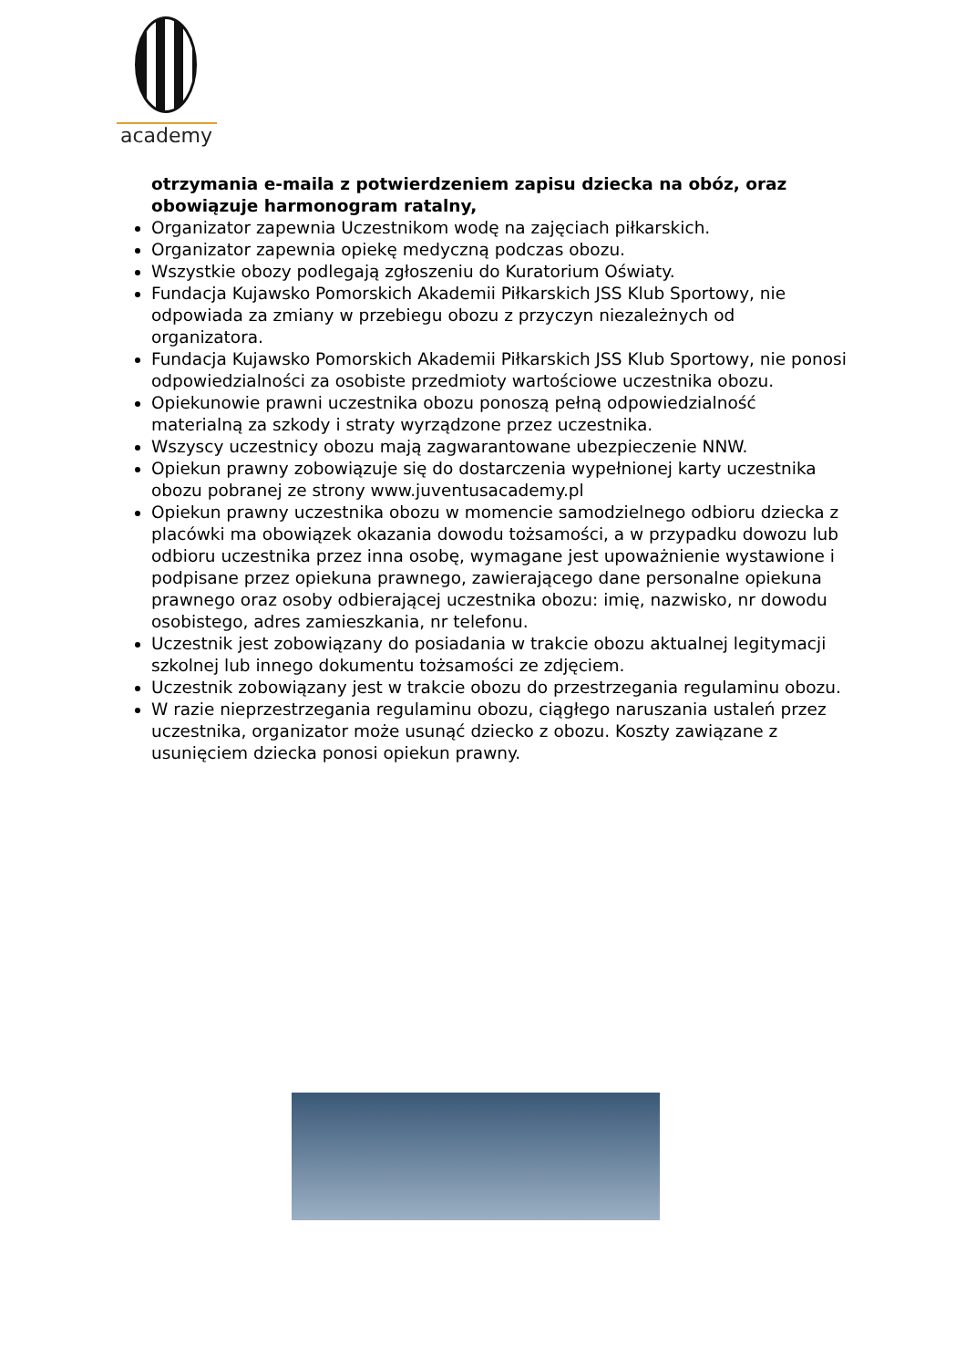academy
otrzymania e-maila z potwierdzeniem zapisu dziecka na obóz, oraz obowiązuje harmonogram ratalny,
Organizator zapewnia Uczestnikom wodę na zajęciach piłkarskich.
Organizator zapewnia opiekę medyczną podczas obozu.
Wszystkie obozy podlegają zgłoszeniu do Kuratorium Oświaty.
Fundacja Kujawsko Pomorskich Akademii Piłkarskich JSS Klub Sportowy, nie odpowiada za zmiany w przebiegu obozu z przyczyn niezależnych od organizatora.
Fundacja Kujawsko Pomorskich Akademii Piłkarskich JSS Klub Sportowy, nie ponosi odpowiedzialności za osobiste przedmioty wartościowe uczestnika obozu.
Opiekunowie prawni uczestnika obozu ponoszą pełną odpowiedzialność materialną za szkody i straty wyrządzone przez uczestnika.
Wszyscy uczestnicy obozu mają zagwarantowane ubezpieczenie NNW.
Opiekun prawny zobowiązuje się do dostarczenia wypełnionej karty uczestnika obozu pobranej ze strony www.juventusacademy.pl
Opiekun prawny uczestnika obozu w momencie samodzielnego odbioru dziecka z placówki ma obowiązek okazania dowodu tożsamości, a w przypadku dowozu lub odbioru uczestnika przez inna osobę, wymagane jest upoważnienie wystawione i podpisane przez opiekuna prawnego, zawierającego dane personalne opiekuna prawnego oraz osoby odbierającej uczestnika obozu: imię, nazwisko, nr dowodu osobistego, adres zamieszkania, nr telefonu.
Uczestnik jest zobowiązany do posiadania w trakcie obozu aktualnej legitymacji szkolnej lub innego dokumentu tożsamości ze zdjęciem.
Uczestnik zobowiązany jest w trakcie obozu do przestrzegania regulaminu obozu.
W razie nieprzestrzegania regulaminu obozu, ciągłego naruszania ustaleń przez uczestnika, organizator może usunąć dziecko z obozu. Koszty zawiązane z usunięciem dziecka ponosi opiekun prawny.